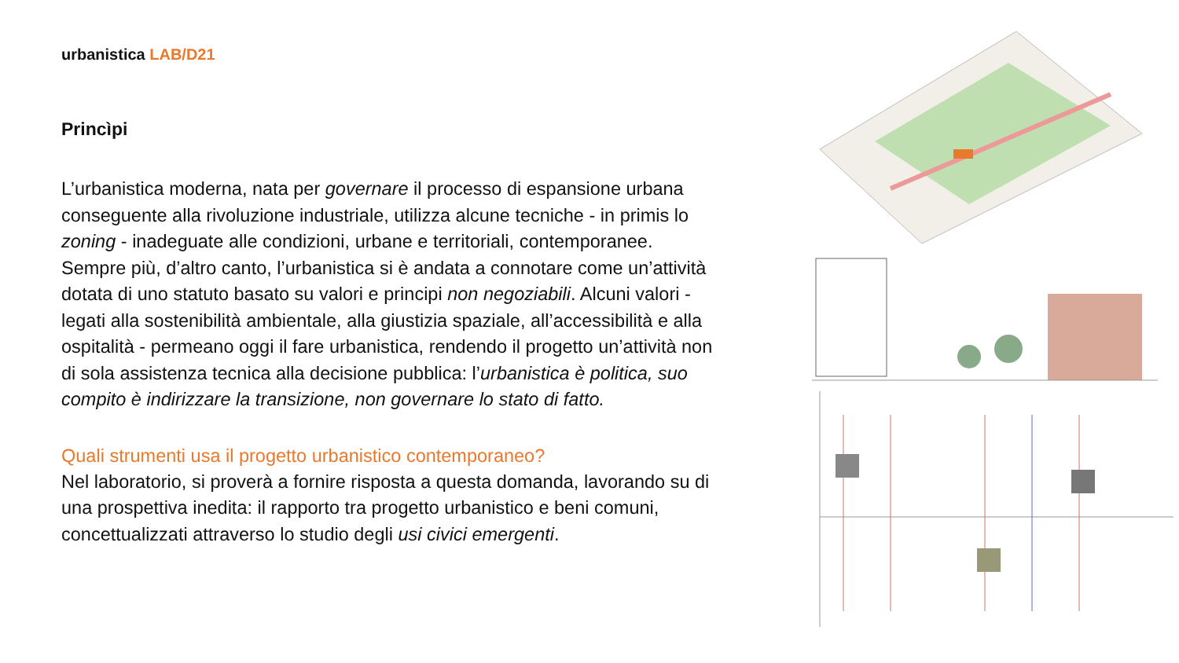urbanistica LAB/D21
Princìpi
L’urbanistica moderna, nata per governare il processo di espansione urbana conseguente alla rivoluzione industriale, utilizza alcune tecniche - in primis lo zoning - inadeguate alle condizioni, urbane e territoriali, contemporanee. Sempre più, d’altro canto, l’urbanistica si è andata a connotare come un’attività dotata di uno statuto basato su valori e principi non negoziabili. Alcuni valori - legati alla sostenibilità ambientale, alla giustizia spaziale, all’accessibilità e alla ospitalità - permeano oggi il fare urbanistica, rendendo il progetto un’attività non di sola assistenza tecnica alla decisione pubblica: l’urbanistica è politica, suo compito è indirizzare la transizione, non governare lo stato di fatto.
Quali strumenti usa il progetto urbanistico contemporaneo?
Nel laboratorio, si proverà a fornire risposta a questa domanda, lavorando su di una prospettiva inedita: il rapporto tra progetto urbanistico e beni comuni, concettualizzati attraverso lo studio degli usi civici emergenti.